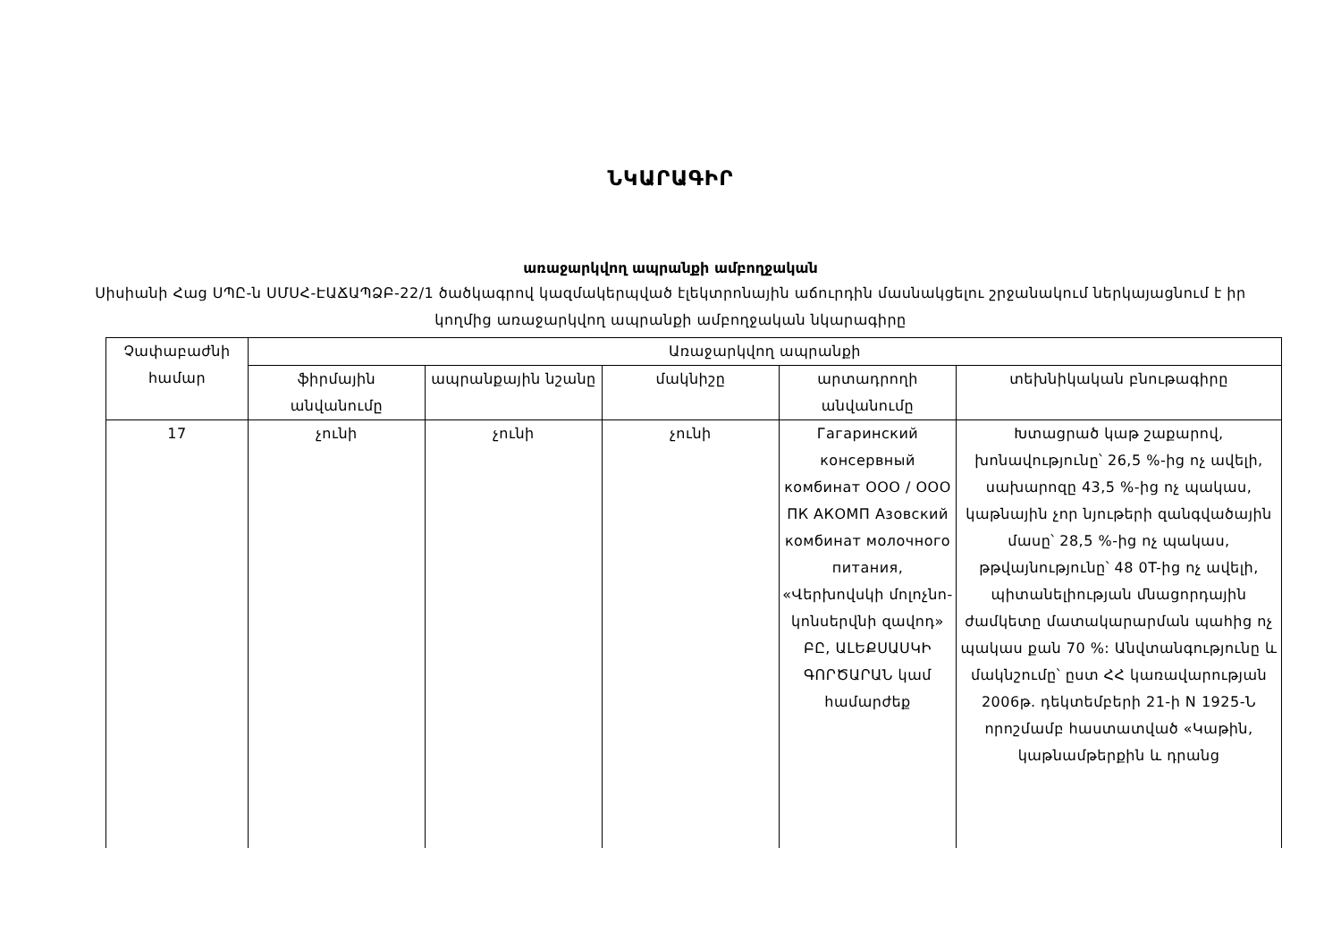ՆԿԱՐԱԳԻՐ
առաջարկվող ապրանքի ամբողջական
Սիսիանի Հաց ՍՊԸ-ն ՍՄՍՀ-ԷԱՃԱՊՁԲ-22/1 ծածկագրով կազմակերպված էլեկտրոնային աճուրդին մասնակցելու շրջանակում ներկայացնում է իր կողմից առաջարկվող ապրանքի ամբողջական նկարագիրը
| Չափաբաժնի համար | Առաջարկվող ապրանքի | | | | |
| --- | --- | --- | --- | --- | --- |
| | ֆիրմային անվանումը | ապրանքային նշանը | մակնիշը | արտադրողի անվանումը | տեխնիկական բնութագիրը |
| 17 | չունի | չունի | չունի | Гагаринский консервный комбинат ООО / ООО ПК АКОМП Азовский комбинат молочного питания, «Վերխովսկի մոլոչնո-կոնսերվնի զավոդ» ԲԸ, ԱԼԵՔՍԱՍԿԻ ԳՈՐԾԱՐԱՆ կամ համարժեք | Խտացրած կաթ շաքարով, խոնավությունը՝ 26,5 %-ից ոչ ավելի, սախարոզը 43,5 %-ից ոչ պակաս, կաթնային չոր նյութերի զանգվածային մասը՝ 28,5 %-ից ոչ պակաս, թթվայնությունը՝ 48 0T-ից ոչ ավելի, պիտանելիության մնացորդային ժամկետը մատակարարման պահից ոչ պակաս քան 70 %: Անվտանգությունը և մակնշումը՝ ըստ ՀՀ կառավարության 2006թ. դեկտեմբերի 21-ի N 1925-Ն որոշմամբ հաստատված «Կաթին, կաթնամթերքին և դրանց |